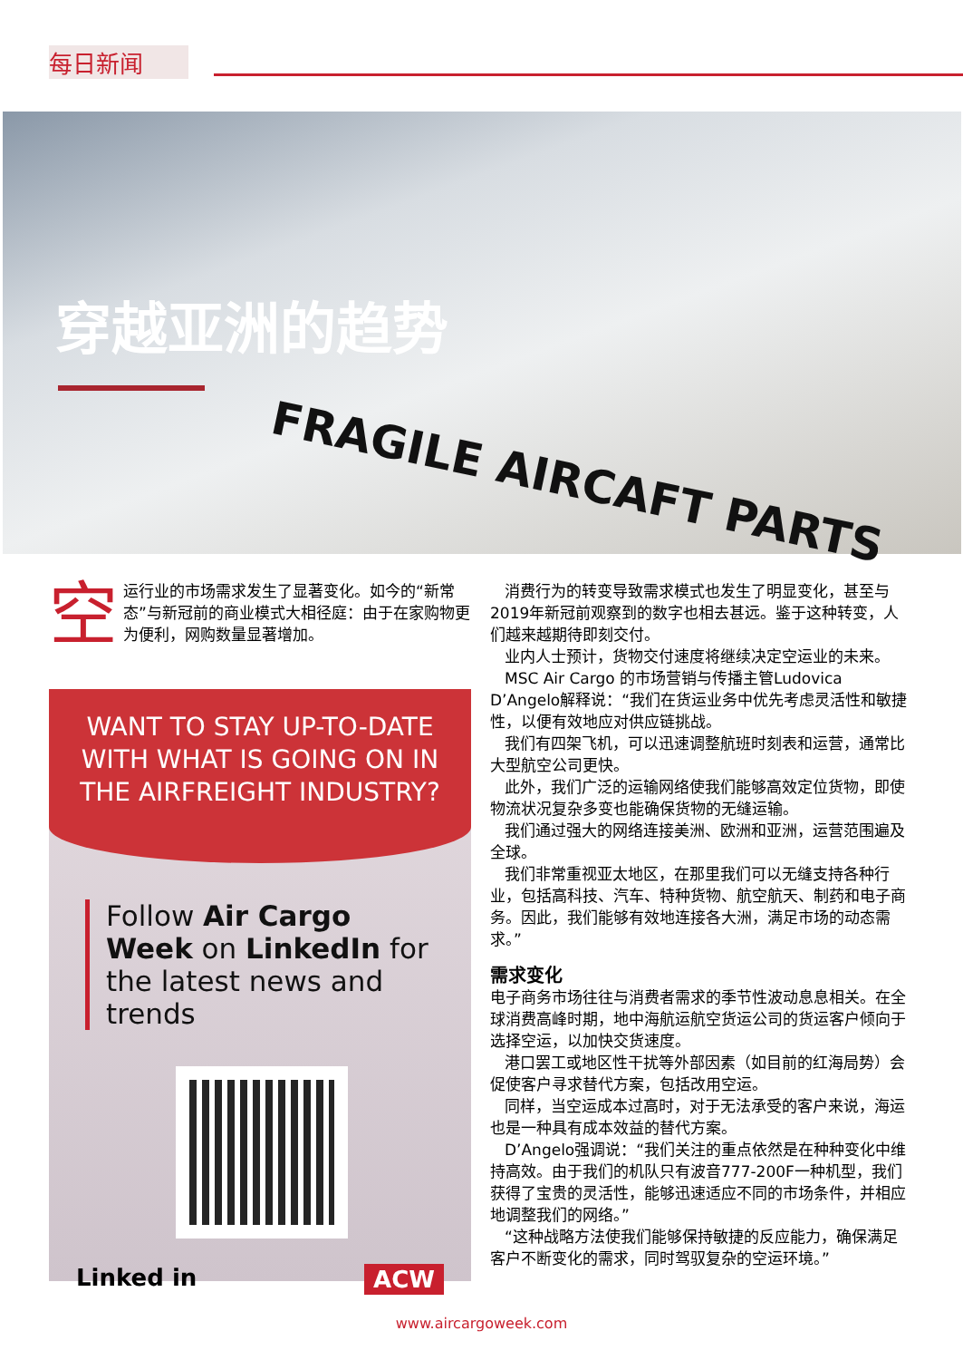每日新闻
穿越亚洲的趋势
FRAGILE AIRCAFT PARTS
空运行业的市场需求发生了显著变化。如今的“新常态”与新冠前的商业模式大相径庭：由于在家购物更为便利，网购数量显著增加。
WANT TO STAY UP-TO-DATE WITH WHAT IS GOING ON IN THE AIRFREIGHT INDUSTRY?
Follow Air Cargo Week on LinkedIn for the latest news and trends
Linked in ACW
消费行为的转变导致需求模式也发生了明显变化，甚至与2019年新冠前观察到的数字也相去甚远。鉴于这种转变，人们越来越期待即刻交付。
业内人士预计，货物交付速度将继续决定空运业的未来。
MSC Air Cargo 的市场营销与传播主管Ludovica D’Angelo解释说：“我们在货运业务中优先考虑灵活性和敏捷性，以便有效地应对供应链挑战。
我们有四架飞机，可以迅速调整航班时刻表和运营，通常比大型航空公司更快。
此外，我们广泛的运输网络使我们能够高效定位货物，即使物流状况复杂多变也能确保货物的无缝运输。
我们通过强大的网络连接美洲、欧洲和亚洲，运营范围遍及全球。
我们非常重视亚太地区，在那里我们可以无缝支持各种行业，包括高科技、汽车、特种货物、航空航天、制药和电子商务。因此，我们能够有效地连接各大洲，满足市场的动态需求。”
需求变化
电子商务市场往往与消费者需求的季节性波动息息相关。在全球消费高峰时期，地中海航运航空货运公司的货运客户倾向于选择空运，以加快交货速度。
港口罢工或地区性干扰等外部因素（如目前的红海局势）会促使客户寻求替代方案，包括改用空运。
同样，当空运成本过高时，对于无法承受的客户来说，海运也是一种具有成本效益的替代方案。
D’Angelo强调说：“我们关注的重点依然是在种种变化中维持高效。由于我们的机队只有波音777-200F一种机型，我们获得了宝贵的灵活性，能够迅速适应不同的市场条件，并相应地调整我们的网络。”
“这种战略方法使我们能够保持敏捷的反应能力，确保满足客户不断变化的需求，同时驾驭复杂的空运环境。”
www.aircargoweek.com